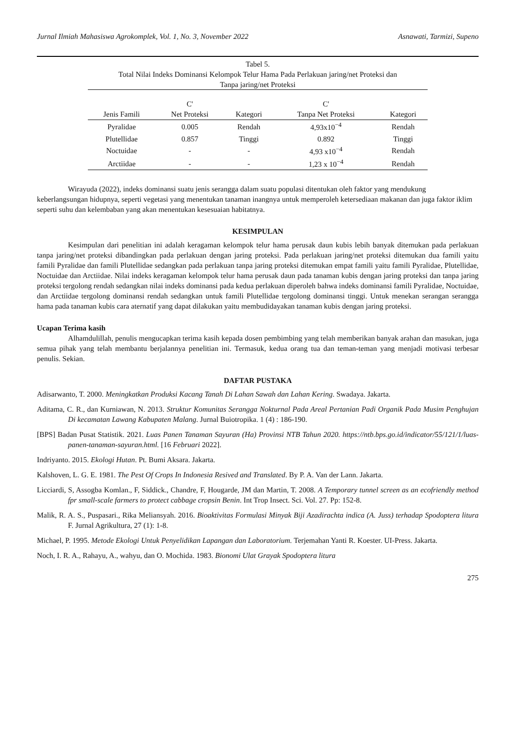Jurnal Ilmiah Mahasiswa Agrokomplek, Vol. 1, No. 3, November 2022 Asnawati, Tarmizi, Supeno
Tabel 5.
Total Nilai Indeks Dominansi Kelompok Telur Hama Pada Perlakuan jaring/net Proteksi dan
Tanpa jaring/net Proteksi
| Jenis Famili | C' Net Proteksi | Kategori | C' Tanpa Net Proteksi | Kategori |
| --- | --- | --- | --- | --- |
| Pyralidae | 0.005 | Rendah | 4,93x10<sup>−4</sup> | Rendah |
| Plutellidae | 0.857 | Tinggi | 0.892 | Tinggi |
| Noctuidae | - | - | 4,93 x10<sup>−4</sup> | Rendah |
| Arctiidae | - | - | 1,23 x 10<sup>−4</sup> | Rendah |
Wirayuda (2022), indeks dominansi suatu jenis serangga dalam suatu populasi ditentukan oleh faktor yang mendukung keberlangsungan hidupnya, seperti vegetasi yang menentukan tanaman inangnya untuk memperoleh ketersediaan makanan dan juga faktor iklim seperti suhu dan kelembaban yang akan menentukan kesesuaian habitatnya.
KESIMPULAN
Kesimpulan dari penelitian ini adalah keragaman kelompok telur hama perusak daun kubis lebih banyak ditemukan pada perlakuan tanpa jaring/net proteksi dibandingkan pada perlakuan dengan jaring proteksi. Pada perlakuan jaring/net proteksi ditemukan dua famili yaitu famili Pyralidae dan famili Plutellidae sedangkan pada perlakuan tanpa jaring proteksi ditemukan empat famili yaitu famili Pyralidae, Plutellidae, Noctuidae dan Arctiidae. Nilai indeks keragaman kelompok telur hama perusak daun pada tanaman kubis dengan jaring proteksi dan tanpa jaring proteksi tergolong rendah sedangkan nilai indeks dominansi pada kedua perlakuan diperoleh bahwa indeks dominansi famili Pyralidae, Noctuidae, dan Arctiidae tergolong dominansi rendah sedangkan untuk famili Plutellidae tergolong dominansi tinggi. Untuk menekan serangan serangga hama pada tanaman kubis cara aternatif yang dapat dilakukan yaitu membudidayakan tanaman kubis dengan jaring proteksi.
Ucapan Terima kasih
Alhamdulillah, penulis mengucapkan terima kasih kepada dosen pembimbing yang telah memberikan banyak arahan dan masukan, juga semua pihak yang telah membantu berjalannya penelitian ini. Termasuk, kedua orang tua dan teman-teman yang menjadi motivasi terbesar penulis. Sekian.
DAFTAR PUSTAKA
Adisarwanto, T. 2000. Meningkatkan Produksi Kacang Tanah Di Lahan Sawah dan Lahan Kering. Swadaya. Jakarta.
Aditama, C. R., dan Kurniawan, N. 2013. Struktur Komunitas Serangga Nokturnal Pada Areal Pertanian Padi Organik Pada Musim Penghujan Di kecamatan Lawang Kabupaten Malang. Jurnal Buiotropika. 1 (4) : 186-190.
[BPS] Badan Pusat Statistik. 2021. Luas Panen Tanaman Sayuran (Ha) Provinsi NTB Tahun 2020. https://ntb.bps.go.id/indicator/55/121/1/luas-panen-tanaman-sayuran.html. [16 Februari 2022].
Indriyanto. 2015. Ekologi Hutan. Pt. Bumi Aksara. Jakarta.
Kalshoven, L. G. E. 1981. The Pest Of Crops In Indonesia Resived and Translated. By P. A. Van der Lann. Jakarta.
Licciardi, S, Assogba Komlan., F, Siddick., Chandre, F, Hougarde, JM dan Martin, T. 2008. A Temporary tunnel screen as an ecofriendly method fpr small-scale farmers to protect cabbage cropsin Benin. Int Trop Insect. Sci. Vol. 27. Pp: 152-8.
Malik, R. A. S., Puspasari., Rika Meliansyah. 2016. Bioaktivitas Formulasi Minyak Biji Azadirachta indica (A. Juss) terhadap Spodoptera litura F. Jurnal Agrikultura, 27 (1): 1-8.
Michael, P. 1995. Metode Ekologi Untuk Penyelidikan Lapangan dan Laboratorium. Terjemahan Yanti R. Koester. UI-Press. Jakarta.
Noch, I. R. A., Rahayu, A., wahyu, dan O. Mochida. 1983. Bionomi Ulat Grayak Spodoptera litura
275